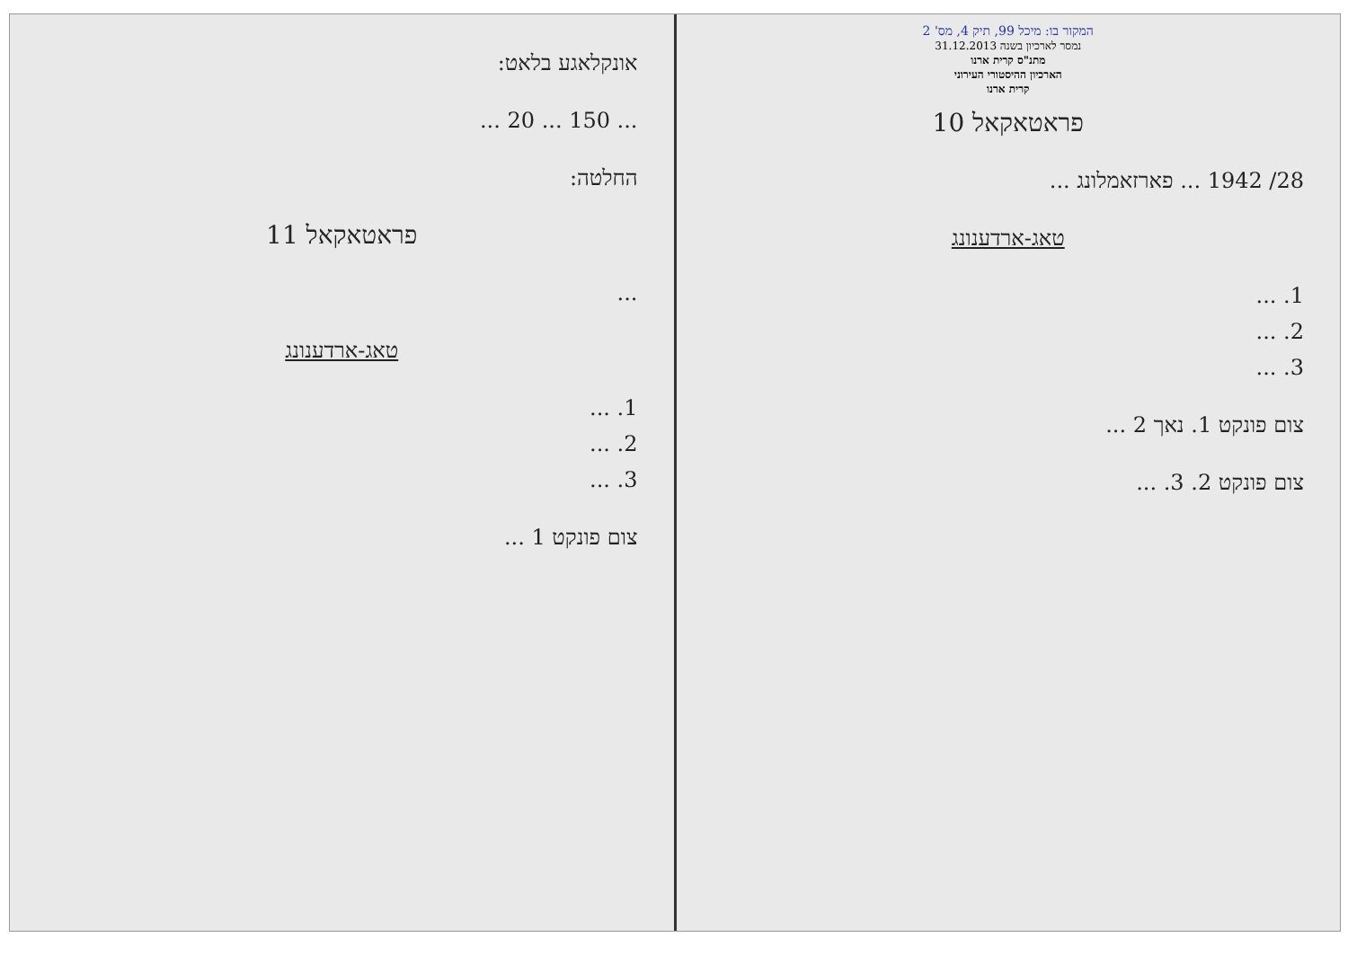המקור בו: מיכל 99, תיק 4, מס' 2
נמסר לארכיון בשנה 31.12.2013
מתנ"ס קרית ארנו
הארכיון ההיסטורי העירוני
קרית ארנו
פראטאקאל 10
28/ 1942 ... פארזאמלונג ...
טאג-ארדענונג
1. ...
2. ...
3. ...
צום פונקט 1. נאך 2 ...
צום פונקט 2. 3. ...
אונקלאגע בלאט:
... 150 ... 20 ...
החלטה:
פראטאקאל 11
...
טאג-ארדענונג
1. ...
2. ...
3. ...
צום פונקט 1 ...